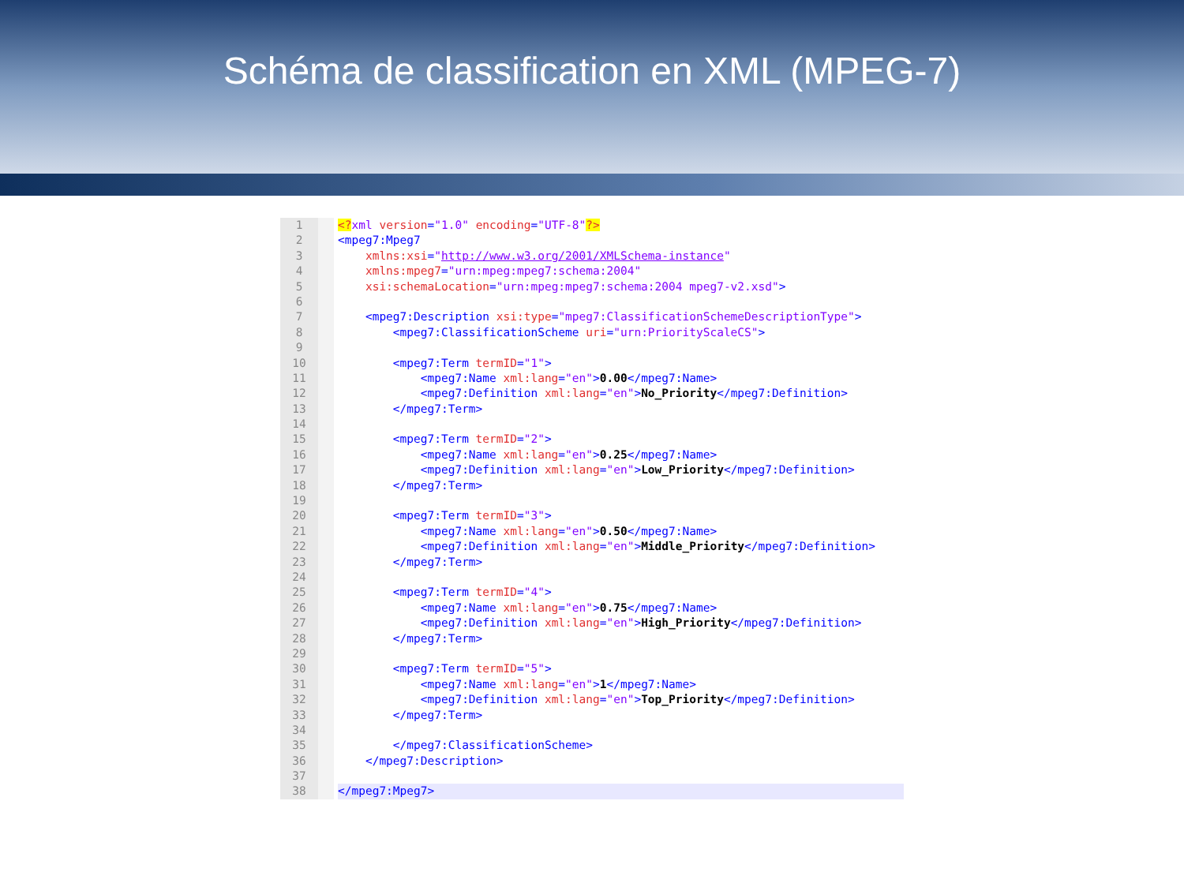Schéma de classification en XML (MPEG-7)
1
2
3
4
5
6
7
8
9
10
11
12
13
14
15
16
17
18
19
20
21
22
23
24
25
26
27
28
29
30
31
32
33
34
35
36
37
38
<?xml version="1.0" encoding="UTF-8"?>
<mpeg7:Mpeg7
xmlns:xsi="http://www.w3.org/2001/XMLSchema-instance"
xmlns:mpeg7="urn:mpeg:mpeg7:schema:2004"
xsi:schemaLocation="urn:mpeg:mpeg7:schema:2004 mpeg7-v2.xsd">
<mpeg7:Description xsi:type="mpeg7:ClassificationSchemeDescriptionType">
<mpeg7:ClassificationScheme uri="urn:PriorityScaleCS">
<mpeg7:Term termID="1">
<mpeg7:Name xml:lang="en">0.00</mpeg7:Name>
<mpeg7:Definition xml:lang="en">No_Priority</mpeg7:Definition>
</mpeg7:Term>
<mpeg7:Term termID="2">
<mpeg7:Name xml:lang="en">0.25</mpeg7:Name>
<mpeg7:Definition xml:lang="en">Low_Priority</mpeg7:Definition>
</mpeg7:Term>
<mpeg7:Term termID="3">
<mpeg7:Name xml:lang="en">0.50</mpeg7:Name>
<mpeg7:Definition xml:lang="en">Middle_Priority</mpeg7:Definition>
</mpeg7:Term>
<mpeg7:Term termID="4">
<mpeg7:Name xml:lang="en">0.75</mpeg7:Name>
<mpeg7:Definition xml:lang="en">High_Priority</mpeg7:Definition>
</mpeg7:Term>
<mpeg7:Term termID="5">
<mpeg7:Name xml:lang="en">1</mpeg7:Name>
<mpeg7:Definition xml:lang="en">Top_Priority</mpeg7:Definition>
</mpeg7:Term>
</mpeg7:ClassificationScheme>
</mpeg7:Description>
</mpeg7:Mpeg7>